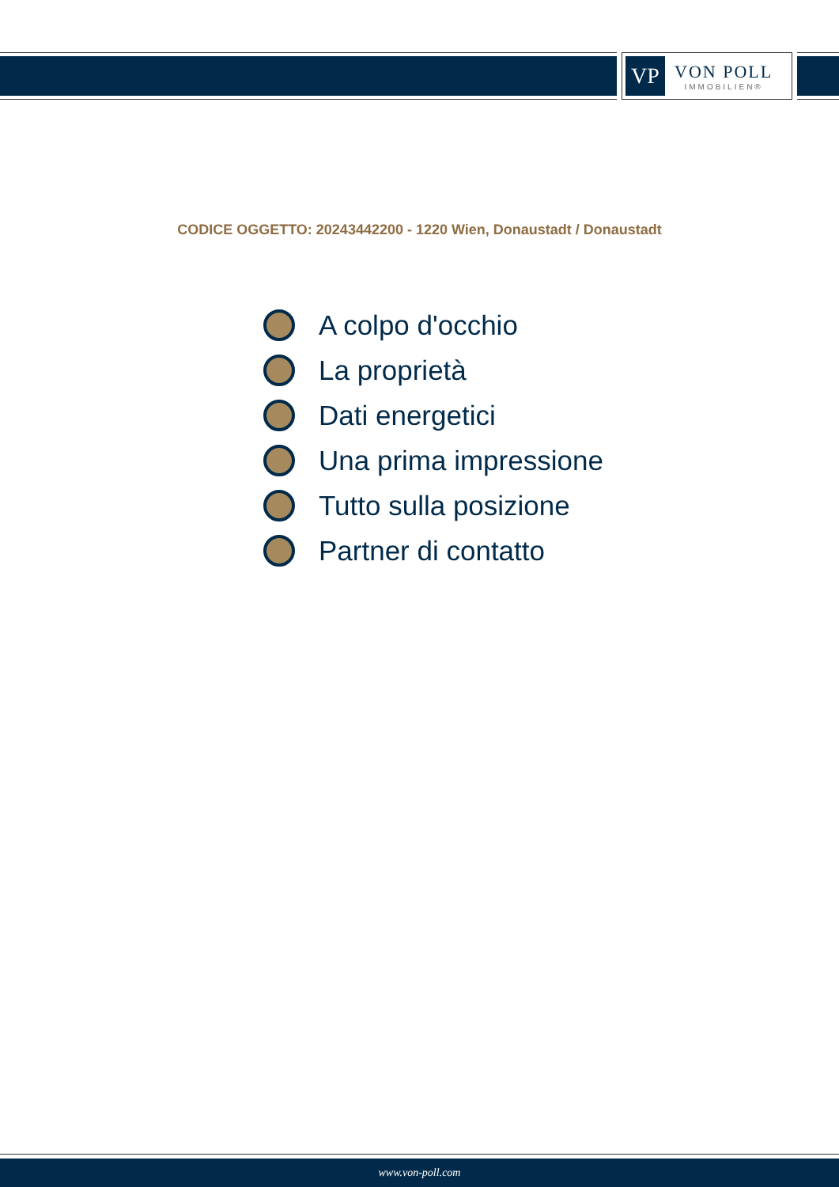VP
VON POLL
IMMOBILIEN®
CODICE OGGETTO: 20243442200 - 1220 Wien, Donaustadt / Donaustadt
A colpo d'occhio
La proprietà
Dati energetici
Una prima impressione
Tutto sulla posizione
Partner di contatto
www.von-poll.com